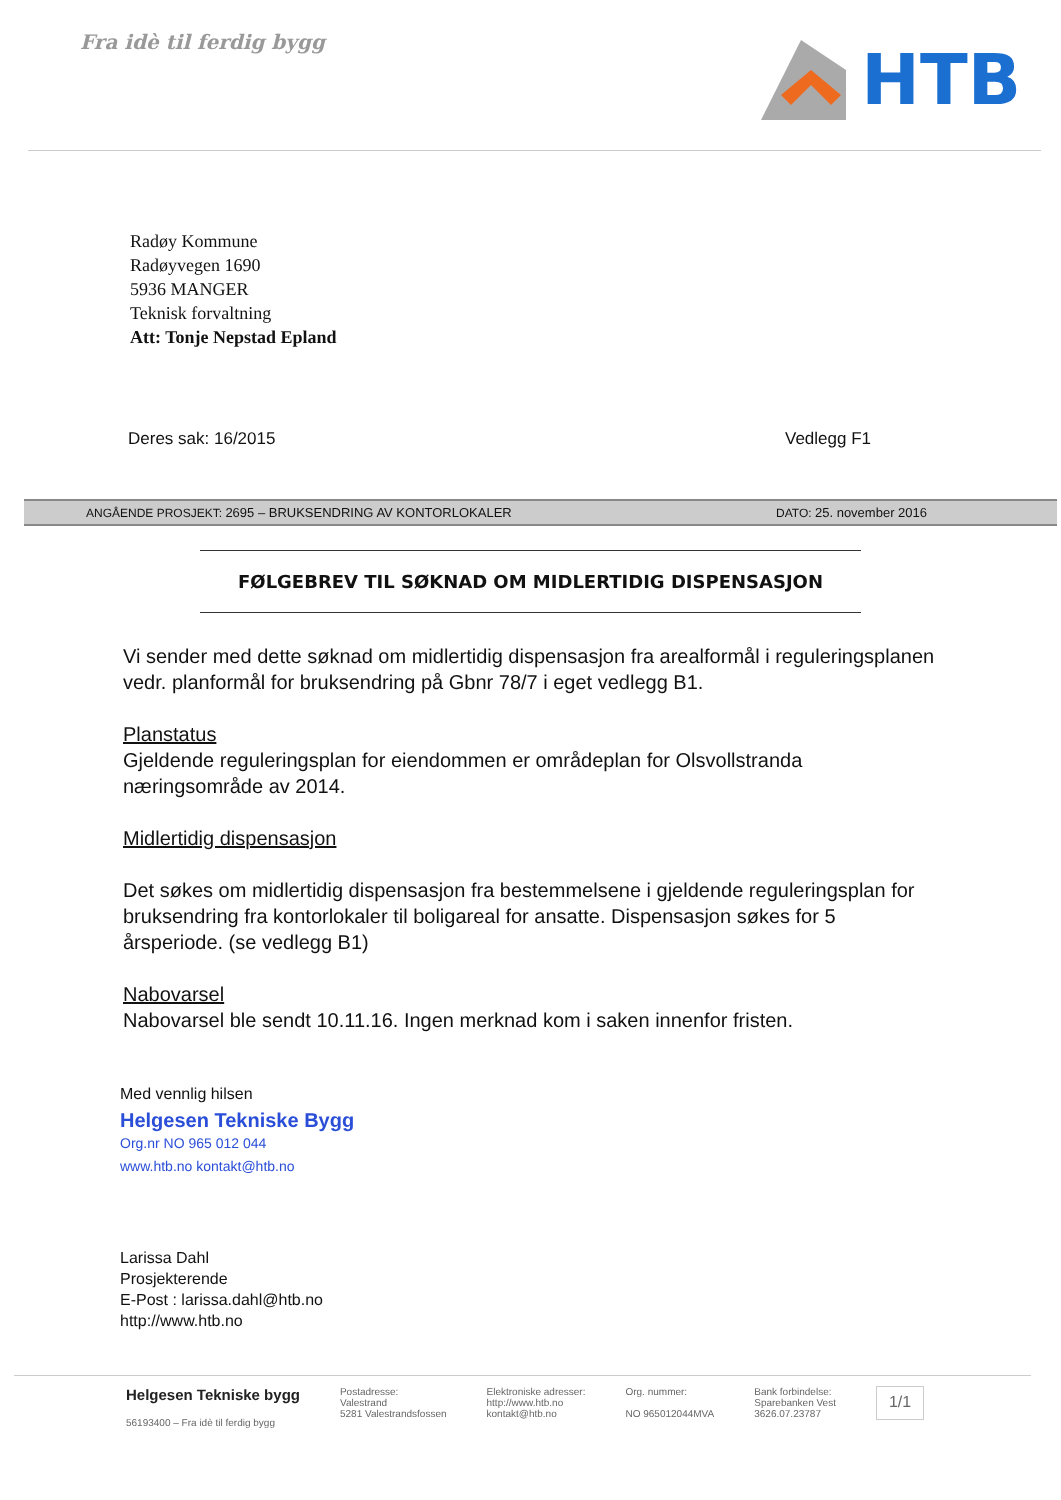Fra idè til ferdig bygg
HTB
Radøy Kommune
Radøyvegen 1690
5936 MANGER
Teknisk forvaltning
Att: Tonje Nepstad Epland
Deres sak: 16/2015 Vedlegg F1
ANGÅENDE PROSJEKT: 2695 – BRUKSENDRING AV KONTORLOKALER DATO: 25. november 2016
FØLGEBREV TIL SØKNAD OM MIDLERTIDIG DISPENSASJON
Vi sender med dette søknad om midlertidig dispensasjon fra arealformål i reguleringsplanen vedr. planformål for bruksendring på Gbnr 78/7 i eget vedlegg B1.
Planstatus
Gjeldende reguleringsplan for eiendommen er områdeplan for Olsvollstranda næringsområde av 2014.
Midlertidig dispensasjon
Det søkes om midlertidig dispensasjon fra bestemmelsene i gjeldende reguleringsplan for bruksendring fra kontorlokaler til boligareal for ansatte. Dispensasjon søkes for 5 årsperiode. (se vedlegg B1)
Nabovarsel
Nabovarsel ble sendt 10.11.16. Ingen merknad kom i saken innenfor fristen.
Med vennlig hilsen
Helgesen Tekniske Bygg
Org.nr NO 965 012 044
www.htb.no kontakt@htb.no
Larissa Dahl
Prosjekterende
E-Post : larissa.dahl@htb.no
http://www.htb.no
Helgesen Tekniske bygg
56193400 – Fra idè til ferdig bygg
Postadresse:
Valestrand
5281 Valestrandsfossen
Elektroniske adresser:
http://www.htb.no
kontakt@htb.no
Org. nummer:
NO 965012044MVA
Bank forbindelse:
Sparebanken Vest
3626.07.23787
1/1